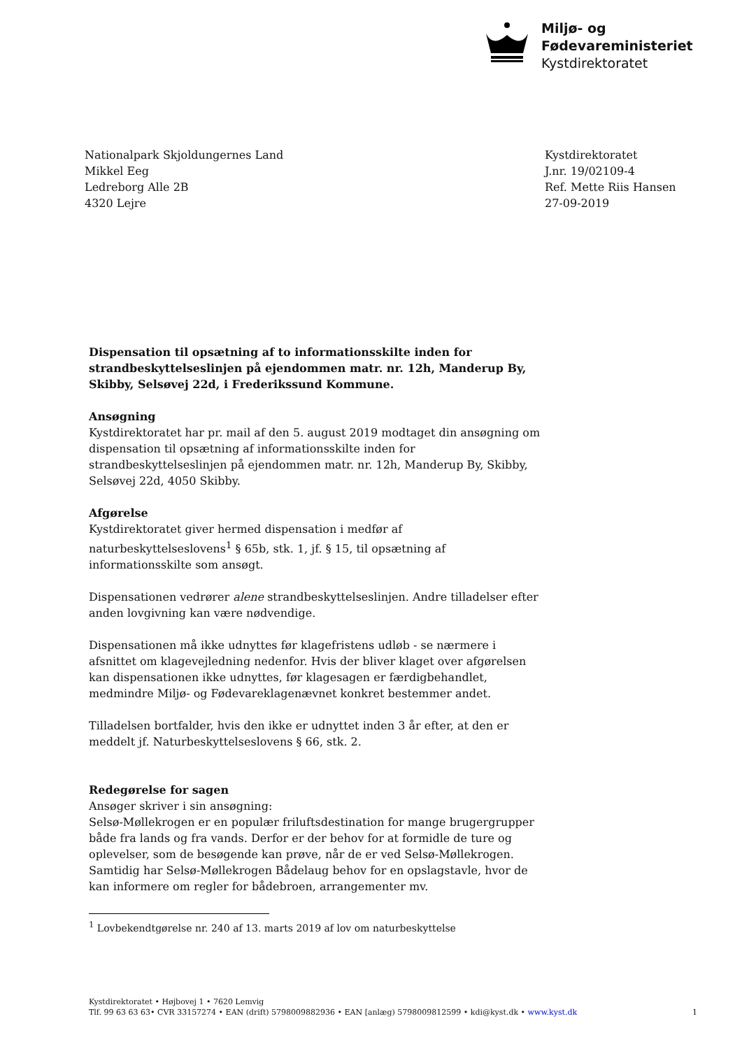Miljø- og
Fødevareministeriet
Kystdirektoratet
Nationalpark Skjoldungernes Land
Mikkel Eeg
Ledreborg Alle 2B
4320 Lejre
Kystdirektoratet
J.nr. 19/02109-4
Ref. Mette Riis Hansen
27-09-2019
Dispensation til opsætning af to informationsskilte inden for strandbeskyttelseslinjen på ejendommen matr. nr. 12h, Manderup By, Skibby, Selsøvej 22d, i Frederikssund Kommune.
Ansøgning
Kystdirektoratet har pr. mail af den 5. august 2019 modtaget din ansøgning om dispensation til opsætning af informationsskilte inden for strandbeskyttelseslinjen på ejendommen matr. nr. 12h, Manderup By, Skibby, Selsøvej 22d, 4050 Skibby.
Afgørelse
Kystdirektoratet giver hermed dispensation i medfør af naturbeskyttelseslovens<sup>1</sup> § 65b, stk. 1, jf. § 15, til opsætning af informationsskilte som ansøgt.
Dispensationen vedrører alene strandbeskyttelseslinjen. Andre tilladelser efter anden lovgivning kan være nødvendige.
Dispensationen må ikke udnyttes før klagefristens udløb - se nærmere i afsnittet om klagevejledning nedenfor. Hvis der bliver klaget over afgørelsen kan dispensationen ikke udnyttes, før klagesagen er færdigbehandlet, medmindre Miljø- og Fødevareklagenævnet konkret bestemmer andet.
Tilladelsen bortfalder, hvis den ikke er udnyttet inden 3 år efter, at den er meddelt jf. Naturbeskyttelseslovens § 66, stk. 2.
Redegørelse for sagen
Ansøger skriver i sin ansøgning:
Selsø-Møllekrogen er en populær friluftsdestination for mange brugergrupper både fra lands og fra vands. Derfor er der behov for at formidle de ture og oplevelser, som de besøgende kan prøve, når de er ved Selsø-Møllekrogen. Samtidig har Selsø-Møllekrogen Bådelaug behov for en opslagstavle, hvor de kan informere om regler for bådebroen, arrangementer mv.
<sup>1</sup> Lovbekendtgørelse nr. 240 af 13. marts 2019 af lov om naturbeskyttelse
Kystdirektoratet • Højbovej 1 • 7620 Lemvig
Tlf. 99 63 63 63• CVR 33157274 • EAN (drift) 5798009882936 • EAN [anlæg) 5798009812599 • kdi@kyst.dk • www.kyst.dk 1